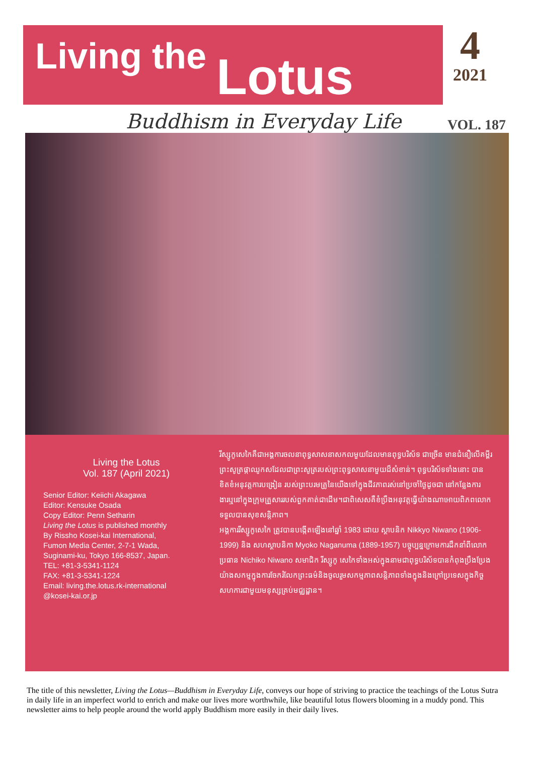Living the Lotus
4
2021
Buddhism in Everyday Life VOL. 187
Living the Lotus
Vol. 187 (April 2021)
Senior Editor: Keiichi Akagawa
Editor: Kensuke Osada
Copy Editor: Penn Setharin
Living the Lotus is published monthly
By Rissho Kosei-kai International,
Fumon Media Center, 2-7-1 Wada,
Suginami-ku, Tokyo 166-8537, Japan.
TEL: +81-3-5341-1124
FAX: +81-3-5341-1224
Email: living.the.lotus.rk-international
@kosei-kai.or.jp
រីស្សូកូសេកៃគឺជាអង្គការចលនាពុទ្ធសាសនាសកលមួយដែលមានពុទ្ធបរិស័ទ ជាច្រើន មានជំនឿលើគម្ពីរព្រះសូត្រផ្កាឈូកសដែលជាព្រះសូត្ររបស់ព្រះពុទ្ធសាសនាមួយដ៏សំខាន់។ ពុទ្ធបរិស័ទទាំងនោះ បានខិតខំអនុវត្តការបង្រៀន របស់ព្រះបរមគ្រូនៃយើងទៅក្នុងជីវភាពរស់នៅប្រចាំថ្ងៃដូចជា នៅកន្លែងការ ងារឬនៅក្នុងក្រុមគ្រួសាររបស់ពួកគាត់ជាដើម។ជាពិសេសគឺខំប្រឹងអនុវត្តធ្វើយ៉ាងណាអោយពិភពលោកទទួលបានសុខសន្តិភាព។
អង្គការរីស្សូកូសេកៃ ត្រូវបានបង្កើតឡើងនៅឆ្នាំ 1983 ដោយ ស្ថាបនិក Nikkyo Niwano (1906-1999) និង សហស្ថាបនិកា Myoko Naganuma (1889-1957) បច្ចុប្បន្នក្រោមការដឹកនាំពីលោកប្រធាន Nichiko Niwano សមាជិក រីស្សូកូ សេកៃទាំងអស់ក្នុងនាមជាពុទ្ធបរិស័ទបានកំពុងប្រឹងប្រែងយ៉ាងសកម្មក្នុងការចែករំលែកព្រះធម៌និងចូលរួមសកម្មភាពសន្តិភាពទាំងក្នុងនិងក្រៅប្រទេសក្នុងកិច្ចសហការជាមួយមនុស្សគ្រប់មជ្ឈដ្ឋាន។
The title of this newsletter, Living the Lotus—Buddhism in Everyday Life, conveys our hope of striving to practice the teachings of the Lotus Sutra in daily life in an imperfect world to enrich and make our lives more worthwhile, like beautiful lotus flowers blooming in a muddy pond. This newsletter aims to help people around the world apply Buddhism more easily in their daily lives.